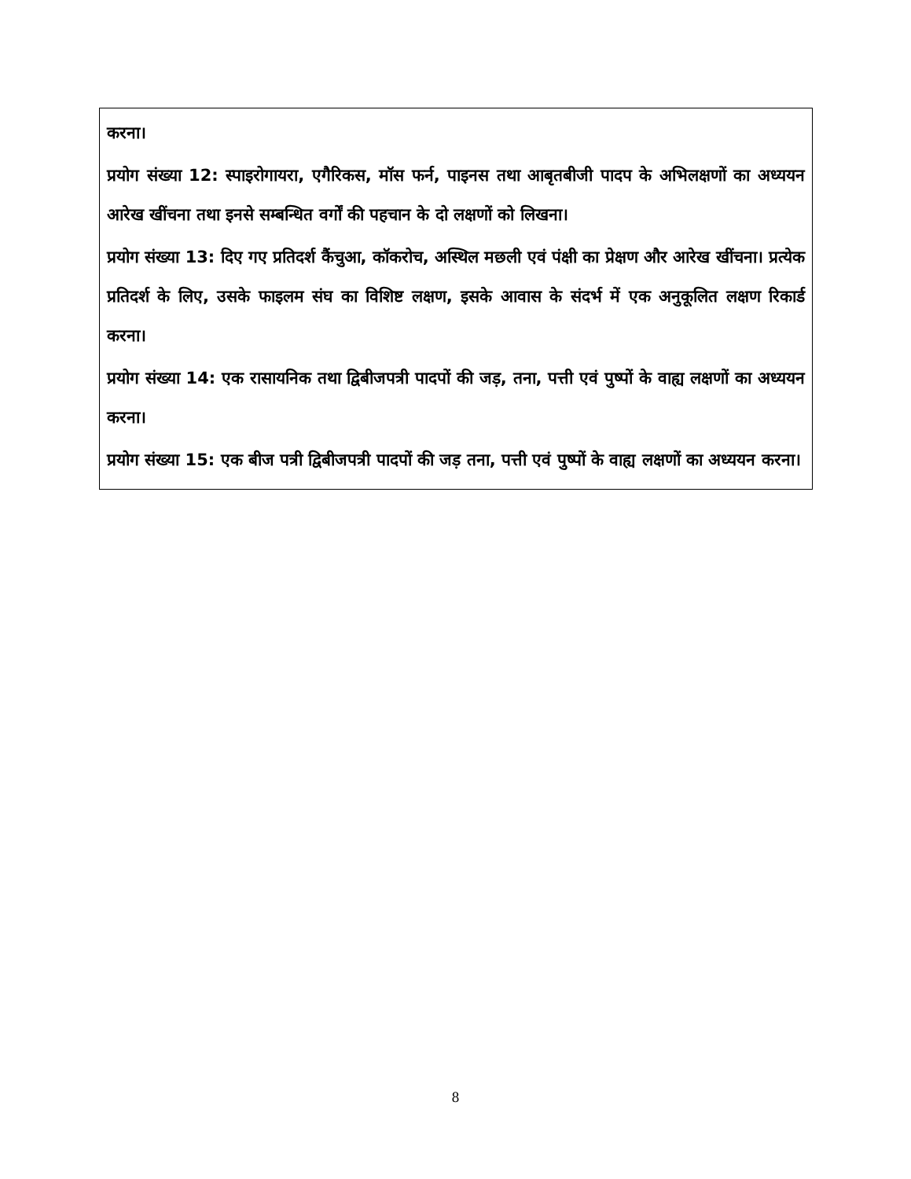करना।
प्रयोग संख्या 12: स्पाइरोगायरा, एगैरिकस, मॉस फर्न, पाइनस तथा आबृतबीजी पादप के अभिलक्षणों का अध्ययन आरेख खींचना तथा इनसे सम्बन्धित वर्गों की पहचान के दो लक्षणों को लिखना।
प्रयोग संख्या 13: दिए गए प्रतिदर्श कैंचुआ, कॉकरोच, अस्थिल मछली एवं पंक्षी का प्रेक्षण और आरेख खींचना। प्रत्येक प्रतिदर्श के लिए, उसके फाइलम संघ का विशिष्ट लक्षण, इसके आवास के संदर्भ में एक अनुकूलित लक्षण रिकार्ड करना।
प्रयोग संख्या 14: एक रासायनिक तथा द्विबीजपत्री पादपों की जड़, तना, पत्ती एवं पुष्पों के वाह्य लक्षणों का अध्ययन करना।
प्रयोग संख्या 15: एक बीज पत्री द्विबीजपत्री पादपों की जड़ तना, पत्ती एवं पुष्पों के वाह्य लक्षणों का अध्ययन करना।
8